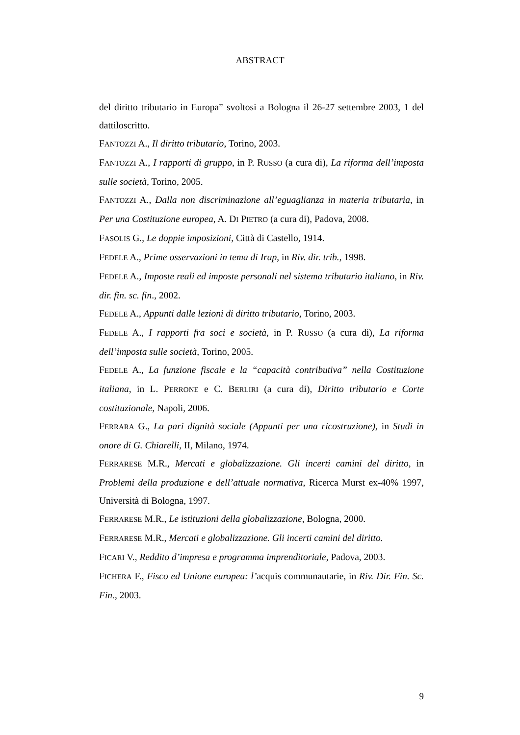ABSTRACT
del diritto tributario in Europa” svoltosi a Bologna il 26-27 settembre 2003, 1 del dattiloscritto.
FANTOZZI A., Il diritto tributario, Torino, 2003.
FANTOZZI A., I rapporti di gruppo, in P. RUSSO (a cura di), La riforma dell’imposta sulle società, Torino, 2005.
FANTOZZI A., Dalla non discriminazione all’eguaglianza in materia tributaria, in Per una Costituzione europea, A. DI PIETRO (a cura di), Padova, 2008.
FASOLIS G., Le doppie imposizioni, Città di Castello, 1914.
FEDELE A., Prime osservazioni in tema di Irap, in Riv. dir. trib., 1998.
FEDELE A., Imposte reali ed imposte personali nel sistema tributario italiano, in Riv. dir. fin. sc. fin., 2002.
FEDELE A., Appunti dalle lezioni di diritto tributario, Torino, 2003.
FEDELE A., I rapporti fra soci e società, in P. RUSSO (a cura di), La riforma dell’imposta sulle società, Torino, 2005.
FEDELE A., La funzione fiscale e la “capacità contributiva” nella Costituzione italiana, in L. PERRONE e C. BERLIRI (a cura di), Diritto tributario e Corte costituzionale, Napoli, 2006.
FERRARA G., La pari dignità sociale (Appunti per una ricostruzione), in Studi in onore di G. Chiarelli, II, Milano, 1974.
FERRARESE M.R., Mercati e globalizzazione. Gli incerti camini del diritto, in Problemi della produzione e dell’attuale normativa, Ricerca Murst ex-40% 1997, Università di Bologna, 1997.
FERRARESE M.R., Le istituzioni della globalizzazione, Bologna, 2000.
FERRARESE M.R., Mercati e globalizzazione. Gli incerti camini del diritto.
FICARI V., Reddito d’impresa e programma imprenditoriale, Padova, 2003.
FICHERA F., Fisco ed Unione europea: l’acquis communautarie, in Riv. Dir. Fin. Sc. Fin., 2003.
9